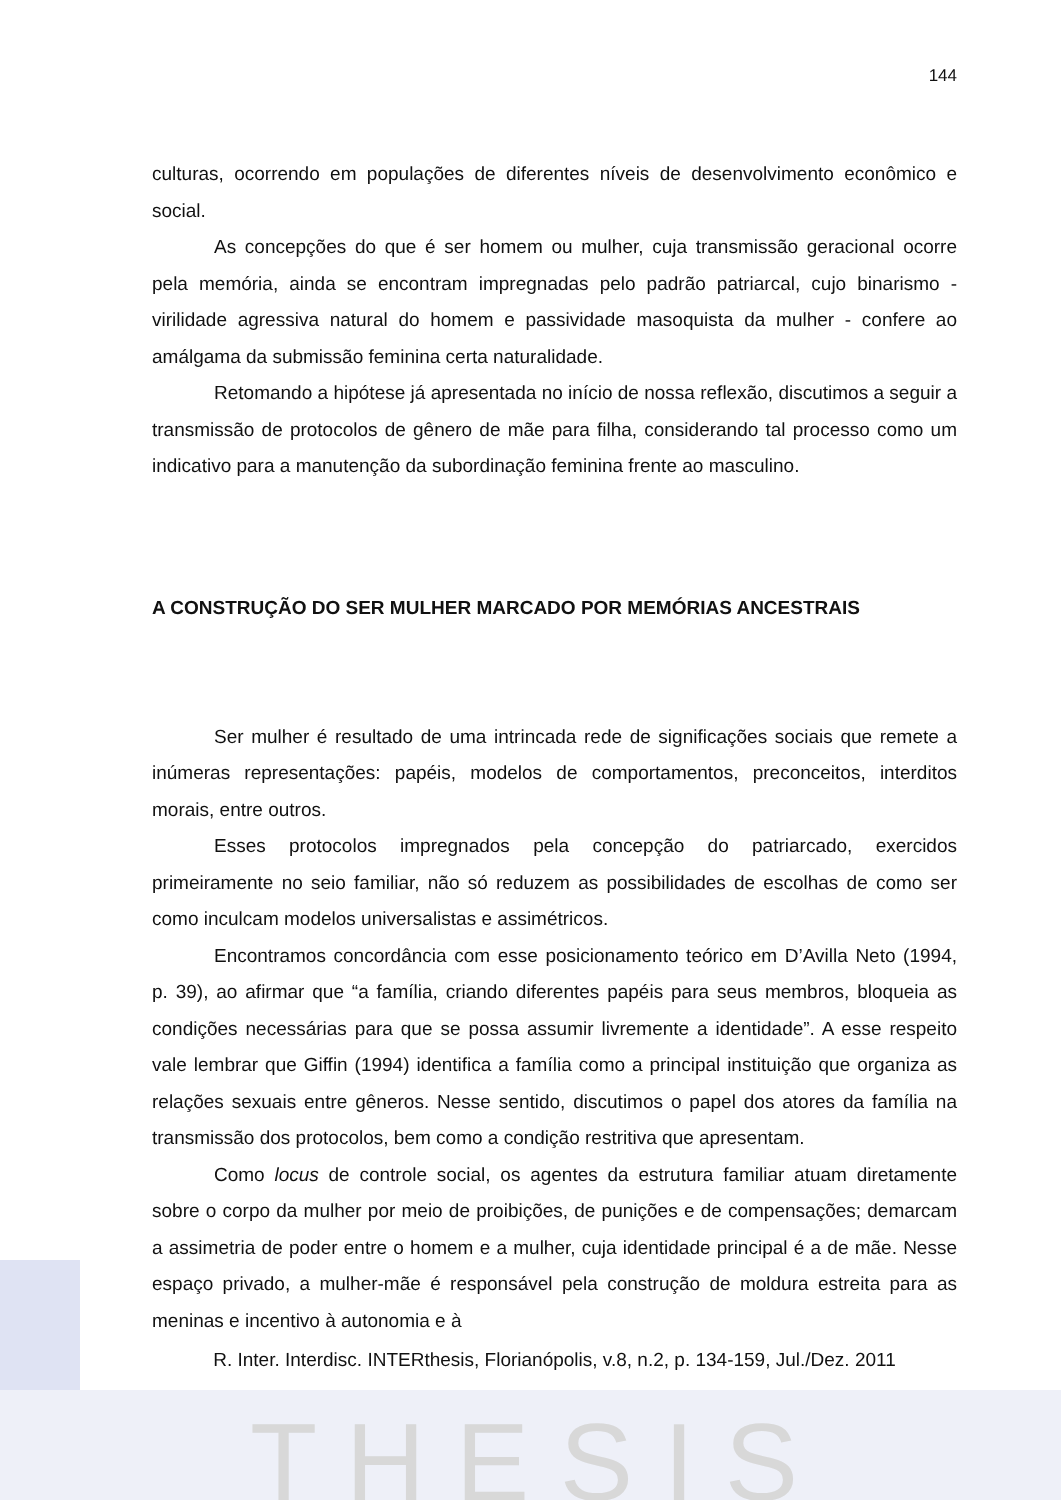T H E S I S
144
culturas, ocorrendo em populações de diferentes níveis de desenvolvimento econômico e social.
As concepções do que é ser homem ou mulher, cuja transmissão geracional ocorre pela memória, ainda se encontram impregnadas pelo padrão patriarcal, cujo binarismo - virilidade agressiva natural do homem e passividade masoquista da mulher - confere ao amálgama da submissão feminina certa naturalidade.
Retomando a hipótese já apresentada no início de nossa reflexão, discutimos a seguir a transmissão de protocolos de gênero de mãe para filha, considerando tal processo como um indicativo para a manutenção da subordinação feminina frente ao masculino.
A CONSTRUÇÃO DO SER MULHER MARCADO POR MEMÓRIAS ANCESTRAIS
Ser mulher é resultado de uma intrincada rede de significações sociais que remete a inúmeras representações: papéis, modelos de comportamentos, preconceitos, interditos morais, entre outros.
Esses protocolos impregnados pela concepção do patriarcado, exercidos primeiramente no seio familiar, não só reduzem as possibilidades de escolhas de como ser como inculcam modelos universalistas e assimétricos.
Encontramos concordância com esse posicionamento teórico em D’Avilla Neto (1994, p. 39), ao afirmar que “a família, criando diferentes papéis para seus membros, bloqueia as condições necessárias para que se possa assumir livremente a identidade”. A esse respeito vale lembrar que Giffin (1994) identifica a família como a principal instituição que organiza as relações sexuais entre gêneros. Nesse sentido, discutimos o papel dos atores da família na transmissão dos protocolos, bem como a condição restritiva que apresentam.
Como locus de controle social, os agentes da estrutura familiar atuam diretamente sobre o corpo da mulher por meio de proibições, de punições e de compensações; demarcam a assimetria de poder entre o homem e a mulher, cuja identidade principal é a de mãe. Nesse espaço privado, a mulher-mãe é responsável pela construção de moldura estreita para as meninas e incentivo à autonomia e à
R. Inter. Interdisc. INTERthesis, Florianópolis, v.8, n.2, p. 134-159, Jul./Dez. 2011